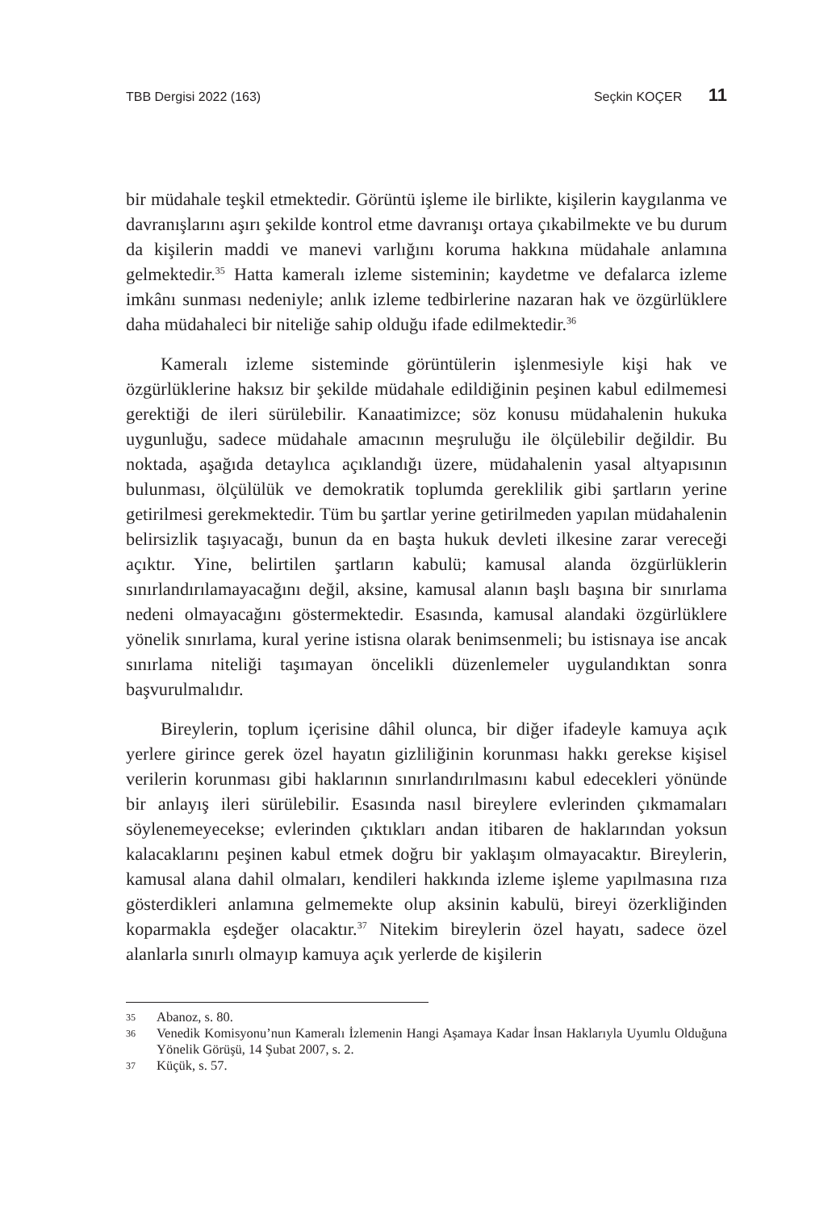TBB Dergisi 2022 (163) Seçkin KOÇER 11
bir müdahale teşkil etmektedir. Görüntü işleme ile birlikte, kişilerin kaygılanma ve davranışlarını aşırı şekilde kontrol etme davranışı ortaya çıkabilmekte ve bu durum da kişilerin maddi ve manevi varlığını koruma hakkına müdahale anlamına gelmektedir.<sup>35</sup> Hatta kameralı izleme sisteminin; kaydetme ve defalarca izleme imkânı sunması nedeniyle; anlık izleme tedbirlerine nazaran hak ve özgürlüklere daha müdahaleci bir niteliğe sahip olduğu ifade edilmektedir.<sup>36</sup>
Kameralı izleme sisteminde görüntülerin işlenmesiyle kişi hak ve özgürlüklerine haksız bir şekilde müdahale edildiğinin peşinen kabul edilmemesi gerektiği de ileri sürülebilir. Kanaatimizce; söz konusu müdahalenin hukuka uygunluğu, sadece müdahale amacının meşruluğu ile ölçülebilir değildir. Bu noktada, aşağıda detaylıca açıklandığı üzere, müdahalenin yasal altyapısının bulunması, ölçülülük ve demokratik toplumda gereklilik gibi şartların yerine getirilmesi gerekmektedir. Tüm bu şartlar yerine getirilmeden yapılan müdahalenin belirsizlik taşıyacağı, bunun da en başta hukuk devleti ilkesine zarar vereceği açıktır. Yine, belirtilen şartların kabulü; kamusal alanda özgürlüklerin sınırlandırılamayacağını değil, aksine, kamusal alanın başlı başına bir sınırlama nedeni olmayacağını göstermektedir. Esasında, kamusal alandaki özgürlüklere yönelik sınırlama, kural yerine istisna olarak benimsenmeli; bu istisnaya ise ancak sınırlama niteliği taşımayan öncelikli düzenlemeler uygulandıktan sonra başvurulmalıdır.
Bireylerin, toplum içerisine dâhil olunca, bir diğer ifadeyle kamuya açık yerlere girince gerek özel hayatın gizliliğinin korunması hakkı gerekse kişisel verilerin korunması gibi haklarının sınırlandırılmasını kabul edecekleri yönünde bir anlayış ileri sürülebilir. Esasında nasıl bireylere evlerinden çıkmamaları söylenemeyecekse; evlerinden çıktıkları andan itibaren de haklarından yoksun kalacaklarını peşinen kabul etmek doğru bir yaklaşım olmayacaktır. Bireylerin, kamusal alana dahil olmaları, kendileri hakkında izleme işleme yapılmasına rıza gösterdikleri anlamına gelmemekte olup aksinin kabulü, bireyi özerkliğinden koparmakla eşdeğer olacaktır.<sup>37</sup> Nitekim bireylerin özel hayatı, sadece özel alanlarla sınırlı olmayıp kamuya açık yerlerde de kişilerin
35 Abanoz, s. 80.
36 Venedik Komisyonu’nun Kameralı İzlemenin Hangi Aşamaya Kadar İnsan Haklarıyla Uyumlu Olduğuna Yönelik Görüşü, 14 Şubat 2007, s. 2.
37 Küçük, s. 57.